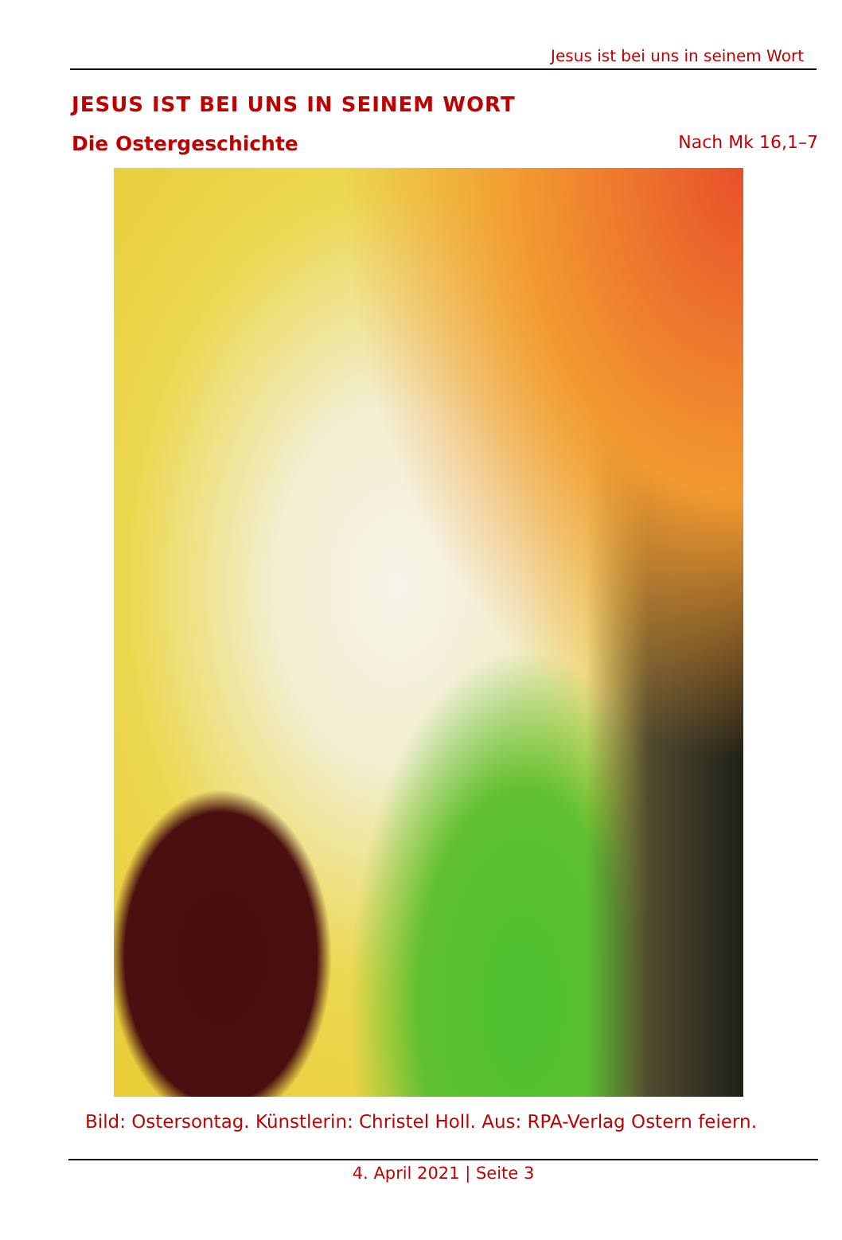Jesus ist bei uns in seinem Wort
JESUS IST BEI UNS IN SEINEM WORT
Die Ostergeschichte Nach Mk 16,1–7
Bild: Ostersontag. Künstlerin: Christel Holl. Aus: RPA-Verlag Ostern feiern.
4. April 2021 | Seite 3